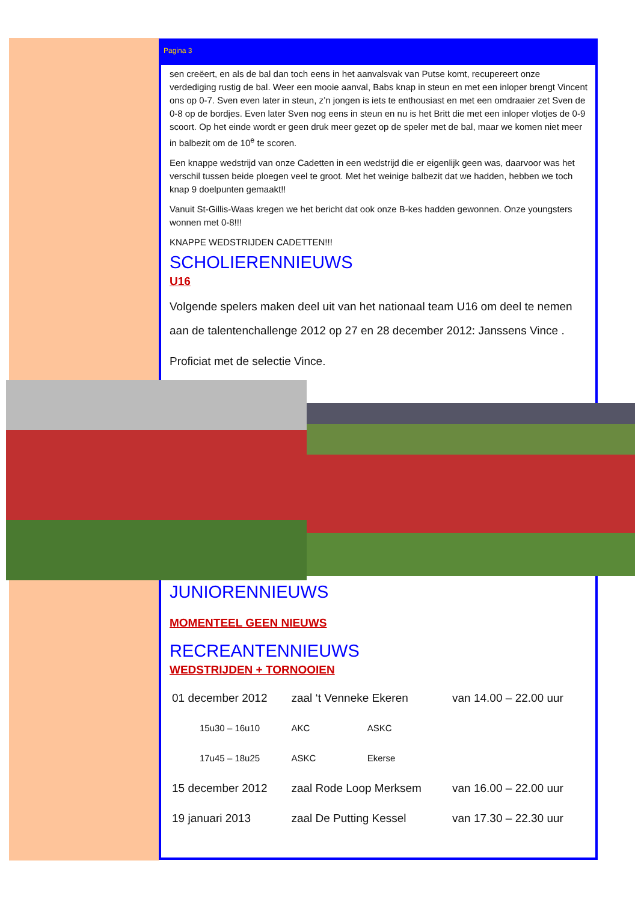Pagina 3
sen creëert, en als de bal dan toch eens in het aanvalsvak van Putse komt, recupereert onze verdediging rustig de bal. Weer een mooie aanval, Babs knap in steun en met een inloper brengt Vincent ons op 0-7. Sven even later in steun, z’n jongen is iets te enthousiast en met een omdraaier zet Sven de 0-8 op de bordjes. Even later Sven nog eens in steun en nu is het Britt die met een inloper vlotjes de 0-9 scoort. Op het einde wordt er geen druk meer gezet op de speler met de bal, maar we komen niet meer in balbezit om de 10<sup>e</sup> te scoren.
Een knappe wedstrijd van onze Cadetten in een wedstrijd die er eigenlijk geen was, daarvoor was het verschil tussen beide ploegen veel te groot. Met het weinige balbezit dat we hadden, hebben we toch knap 9 doelpunten gemaakt!!
Vanuit St-Gillis-Waas kregen we het bericht dat ook onze B-kes hadden gewonnen. Onze youngsters wonnen met 0-8!!!
KNAPPE WEDSTRIJDEN CADETTEN!!!
SCHOLIERENNIEUWS
U16
Volgende spelers maken deel uit van het nationaal team U16 om deel te nemen aan de talentenchallenge 2012 op 27 en 28 december 2012: Janssens Vince .
Proficiat met de selectie Vince.
JUNIORENNIEUWS
MOMENTEEL GEEN NIEUWS
RECREANTENNIEUWS
WEDSTRIJDEN + TORNOOIEN
| 01 december 2012 | zaal ‘t Venneke Ekeren | | van 14.00 – 22.00 uur |
| 15u30 – 16u10 | AKC | ASKC | |
| 17u45 – 18u25 | ASKC | Ekerse | |
| 15 december 2012 | zaal Rode Loop Merksem | | van 16.00 – 22.00 uur |
| 19 januari 2013 | zaal De Putting Kessel | | van 17.30 – 22.30 uur |